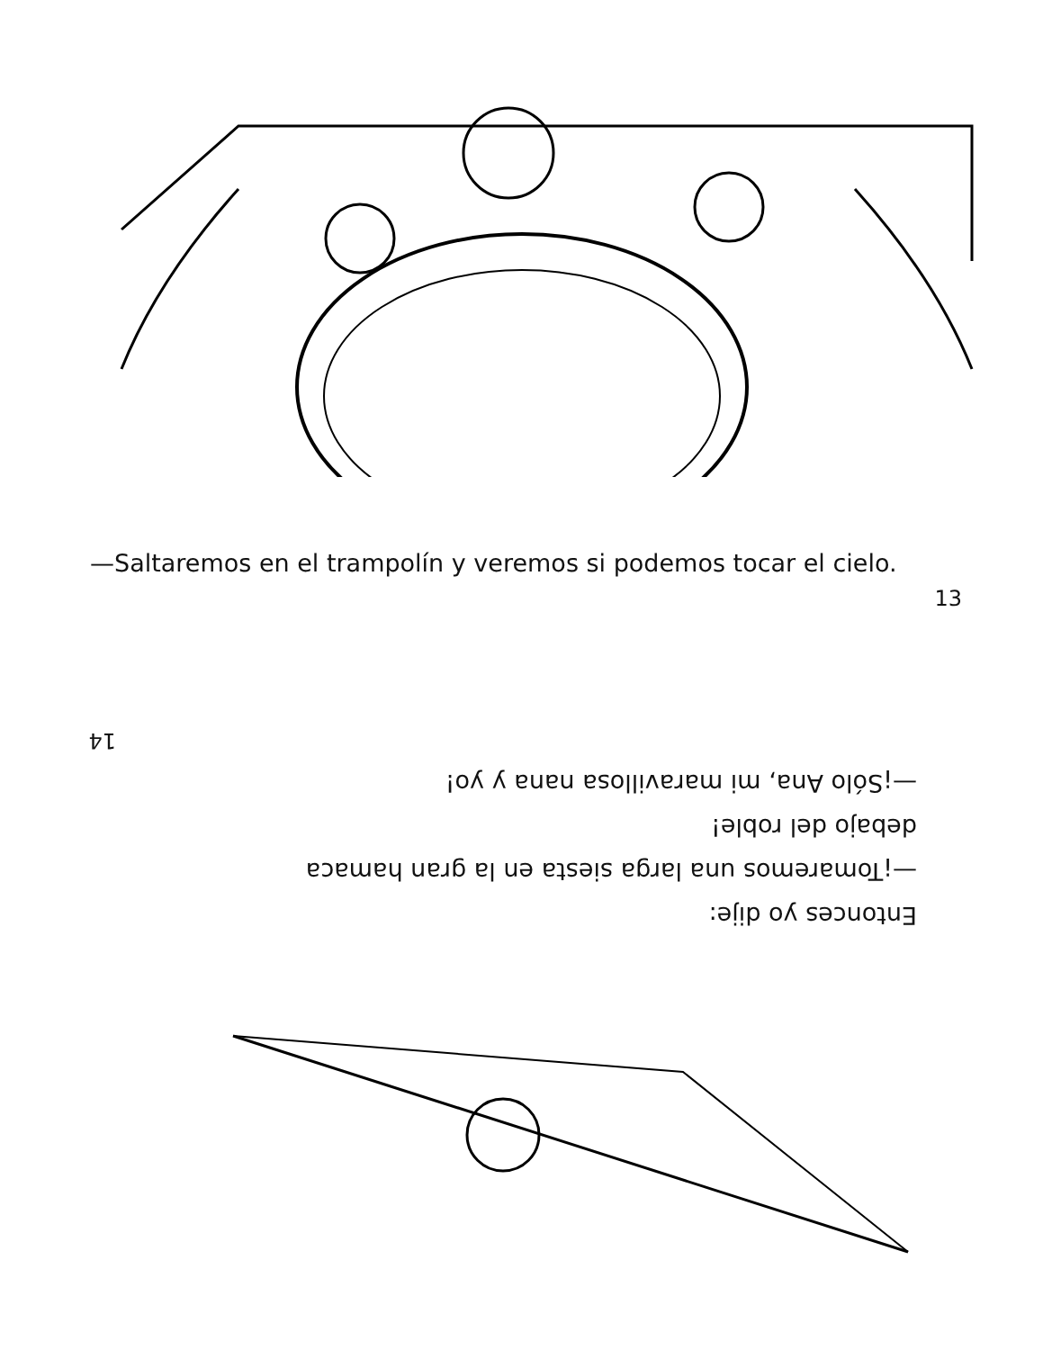—Saltaremos en el trampolín y veremos si podemos tocar el cielo.
13
Entonces yo dije:
—¡Tomaremos una larga siesta en la gran hamaca
debajo del roble!
—¡Sólo Ana, mi maravillosa nana y yo!
14